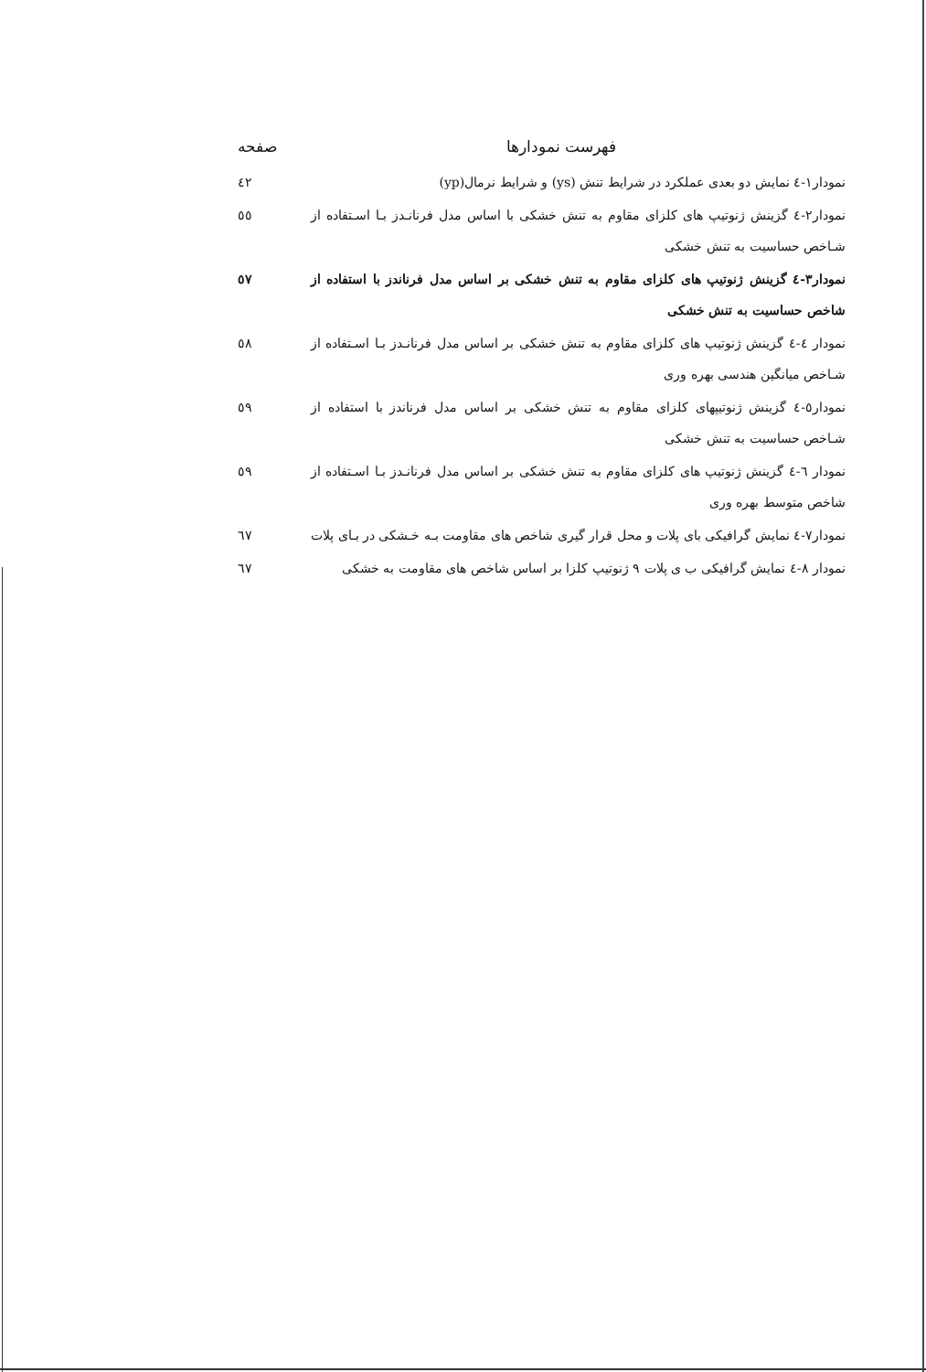فهرست نمودارها صفحه
نمودار۱-٤ نمایش دو بعدی عملکرد در شرایط تنش (ys) و شرایط نرمال(yp)
٤٢
نمودار۲-٤ گزینش ژنوتیپ های کلزای مقاوم به تنش خشکی با اساس مدل فرنانـدز بـا اسـتفاده از شـاخص حساسیت به تنش خشکی
٥٥
نمودار۳-٤ گزینش ژنوتیپ های کلزای مقاوم به تنش خشکی بر اساس مدل فرناندز با استفاده از شاخص حساسیت به تنش خشکی
٥٧
نمودار ٤-٤ گزینش ژنوتیپ های کلزای مقاوم به تنش خشکی بر اساس مدل فرنانـدز بـا اسـتفاده از شـاخص میانگین هندسی بهره وری
٥٨
نمودار٥-٤ گزینش ژنوتیپهای کلزای مقاوم به تنش خشکی بر اساس مدل فرناندز با استفاده از شـاخص حساسیت به تنش خشکی
٥٩
نمودار ٦-٤ گزینش ژنوتیپ های کلزای مقاوم به تنش خشکی بر اساس مدل فرنانـدز بـا اسـتفاده از شاخص متوسط بهره وری
٥٩
نمودار۷-٤ نمایش گرافیکی بای پلات و محل قرار گیری شاخص های مقاومت بـه خـشکی در بـای پلات
٦٧
نمودار ۸-٤ نمایش گرافیکی ب ی پلات ۹ ژنوتیپ کلزا بر اساس شاخص های مقاومت به خشکی
٦٧